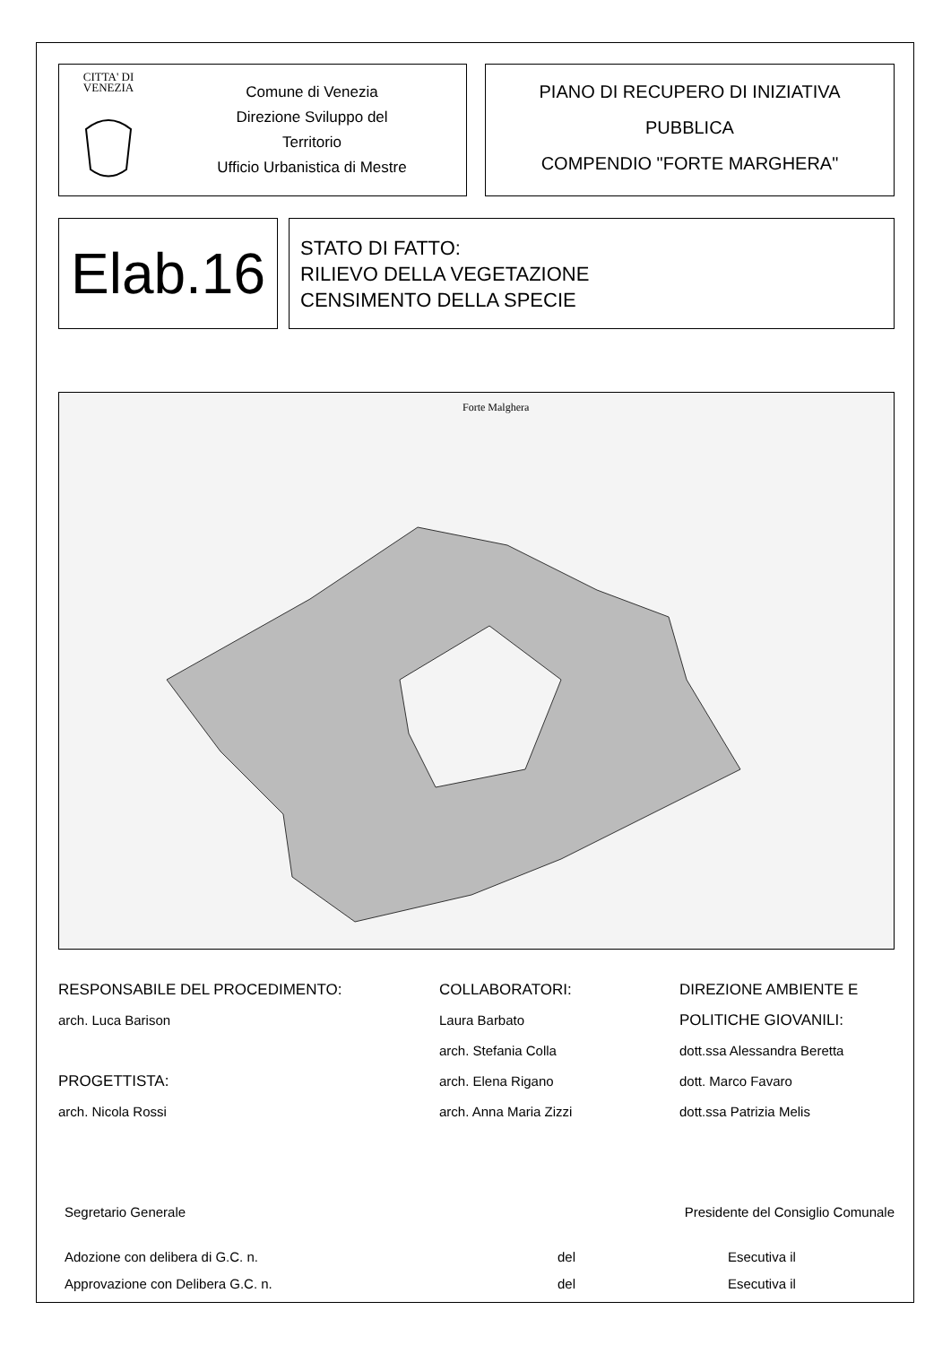CITTA' DI
VENEZIA
Comune di Venezia
Direzione Sviluppo del
Territorio
Ufficio Urbanistica di Mestre
PIANO DI RECUPERO DI INIZIATIVA
PUBBLICA
COMPENDIO "FORTE MARGHERA"
Elab.16
STATO DI FATTO:
RILIEVO DELLA VEGETAZIONE
CENSIMENTO DELLA SPECIE
Forte Malghera
RESPONSABILE DEL PROCEDIMENTO:
arch. Luca Barison
PROGETTISTA:
arch. Nicola Rossi
COLLABORATORI:
Laura Barbato
arch. Stefania Colla
arch. Elena Rigano
arch. Anna Maria Zizzi
DIREZIONE AMBIENTE E
POLITICHE GIOVANILI:
dott.ssa Alessandra Beretta
dott. Marco Favaro
dott.ssa Patrizia Melis
Segretario Generale Presidente del Consiglio Comunale
Adozione con delibera di G.C. n. del Esecutiva il
Approvazione con Delibera G.C. n. del Esecutiva il